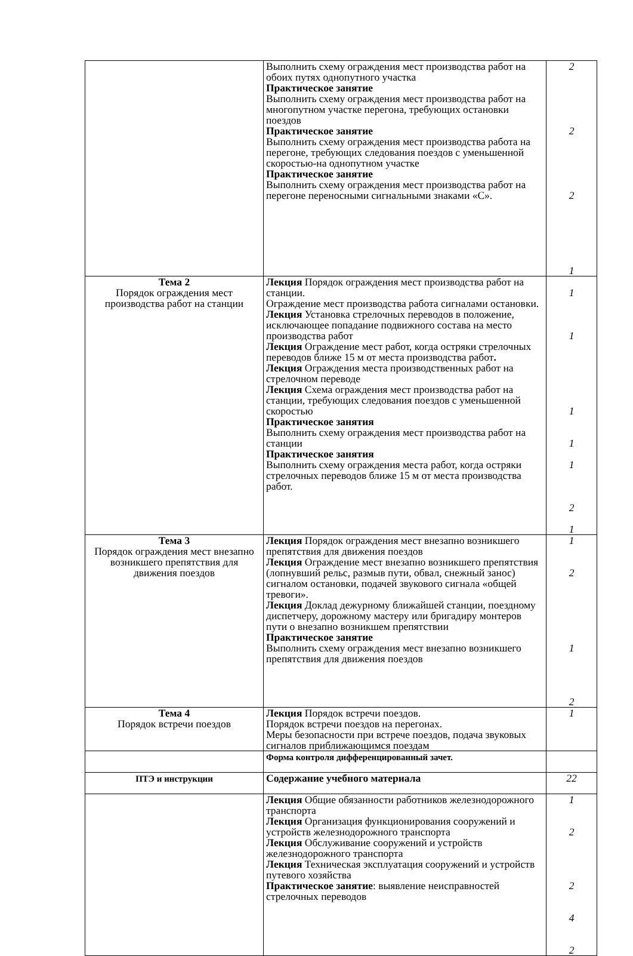| | Выполнить схему ограждения мест производства работ на обоих путях однопутного участка Практическое занятие Выполнить схему ограждения мест производства работ на многопутном участке перегона, требующих остановки поездов Практическое занятие Выполнить схему ограждения мест производства работа на перегоне, требующих следования поездов с уменьшенной скоростью-на однопутном участке Практическое занятие Выполнить схему ограждения мест производства работ на перегоне переносными сигнальными знаками «С». | 2 2 2 1 |
| Тема 2 Порядок ограждения мест производства работ на станции | Лекция Порядок ограждения мест производства работ на станции. Ограждение мест производства работа сигналами остановки. Лекция Установка стрелочных переводов в положение, исключающее попадание подвижного состава на место производства работ Лекция Ограждение мест работ, когда остряки стрелочных переводов ближе 15 м от места производства работ . Лекция Ограждения места производственных работ на стрелочном переводе Лекция Схема ограждения мест производства работ на станции, требующих следования поездов с уменьшенной скоростью Практическое занятия Выполнить схему ограждения мест производства работ на станции Практическое занятия Выполнить схему ограждения места работ, когда остряки стрелочных переводов ближе 15 м от места производства работ. | 1 1 1 1 1 2 1 |
| Тема 3 Порядок ограждения мест внезапно возникшего препятствия для движения поездов | Лекция Порядок ограждения мест внезапно возникшего препятствия для движения поездов Лекция Ограждение мест внезапно возникшего препятствия (лопнувший рельс, размыв пути, обвал, снежный занос) сигналом остановки, подачей звукового сигнала «общей тревоги». Лекция Доклад дежурному ближайшей станции, поездному диспетчеру, дорожному мастеру или бригадиру монтеров пути о внезапно возникшем препятствии Практическое занятие Выполнить схему ограждения мест внезапно возникшего препятствия для движения поездов | 1 2 1 2 |
| Тема 4 Порядок встречи поездов | Лекция Порядок встречи поездов. Порядок встречи поездов на перегонах. Меры безопасности при встрече поездов, подача звуковых сигналов приближающимся поездам | 1 |
| | Форма контроля дифференцированный зачет. | |
| ПТЭ и инструкции | Содержание учебного материала | 22 |
| | Лекция Общие обязанности работников железнодорожного транспорта Лекция Организация функционирования сооружений и устройств железнодорожного транспорта Лекция Обслуживание сооружений и устройств железнодорожного транспорта Лекция Техническая эксплуатация сооружений и устройств путевого хозяйства Практическое занятие : выявление неисправностей стрелочных переводов | 1 2 2 4 2 |